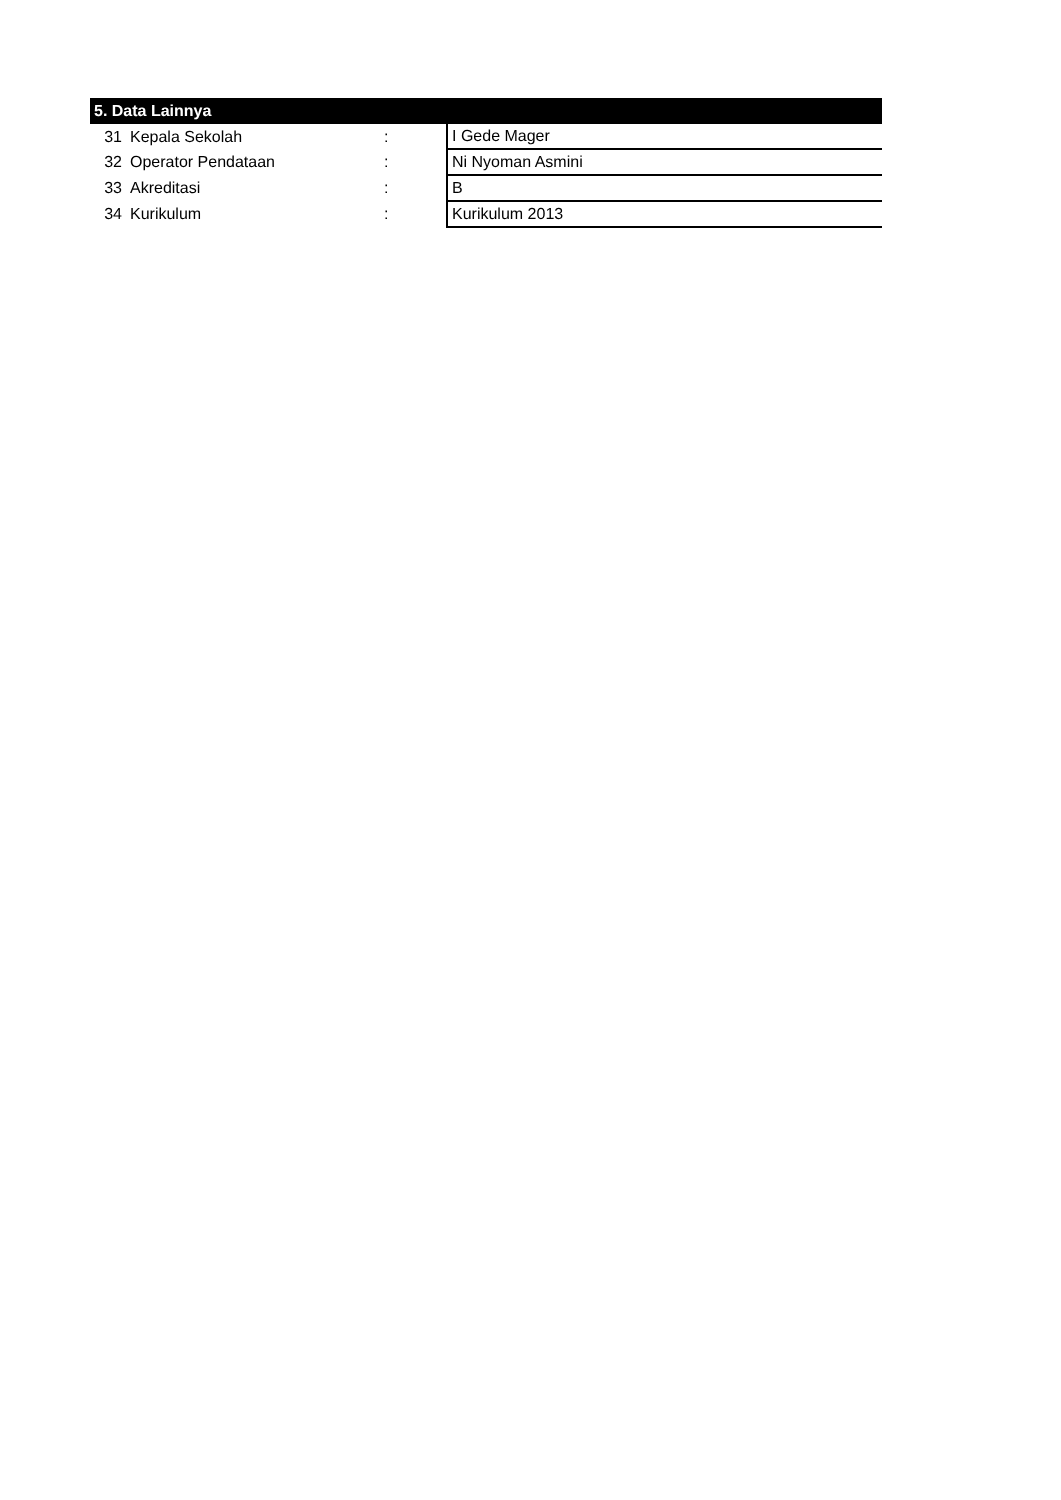| 5. Data Lainnya | | | |
| --- | --- | --- | --- |
| 31 | Kepala Sekolah | : | I Gede Mager |
| 32 | Operator Pendataan | : | Ni Nyoman Asmini |
| 33 | Akreditasi | : | B |
| 34 | Kurikulum | : | Kurikulum 2013 |